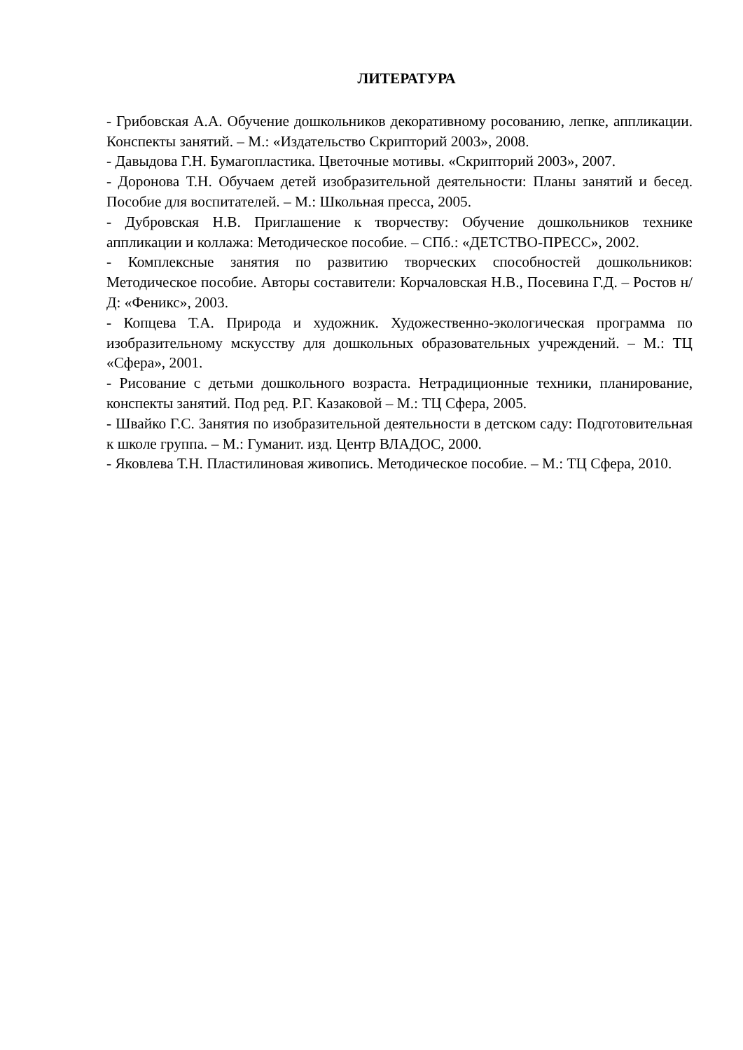ЛИТЕРАТУРА
- Грибовская А.А. Обучение дошкольников декоративному росованию, лепке, аппликации. Конспекты занятий. – М.: «Издательство Скрипторий 2003», 2008.
- Давыдова Г.Н. Бумагопластика. Цветочные мотивы. «Скрипторий 2003», 2007.
- Доронова Т.Н. Обучаем детей изобразительной деятельности: Планы занятий и бесед. Пособие для воспитателей. – М.: Школьная пресса, 2005.
- Дубровская Н.В. Приглашение к творчеству: Обучение дошкольников технике аппликации и коллажа: Методическое пособие. – СПб.: «ДЕТСТВО-ПРЕСС», 2002.
- Комплексные занятия по развитию творческих способностей дошкольников: Методическое пособие. Авторы составители: Корчаловская Н.В., Посевина Г.Д. – Ростов н/Д: «Феникс», 2003.
- Копцева Т.А. Природа и художник. Художественно-экологическая программа по изобразительному мскусству для дошкольных образовательных учреждений. – М.: ТЦ «Сфера», 2001.
- Рисование с детьми дошкольного возраста. Нетрадиционные техники, планирование, конспекты занятий. Под ред. Р.Г. Казаковой – М.: ТЦ Сфера, 2005.
- Швайко Г.С. Занятия по изобразительной деятельности в детском саду: Подготовительная к школе группа. – М.: Гуманит. изд. Центр ВЛАДОС, 2000.
- Яковлева Т.Н. Пластилиновая живопись. Методическое пособие. – М.: ТЦ Сфера, 2010.